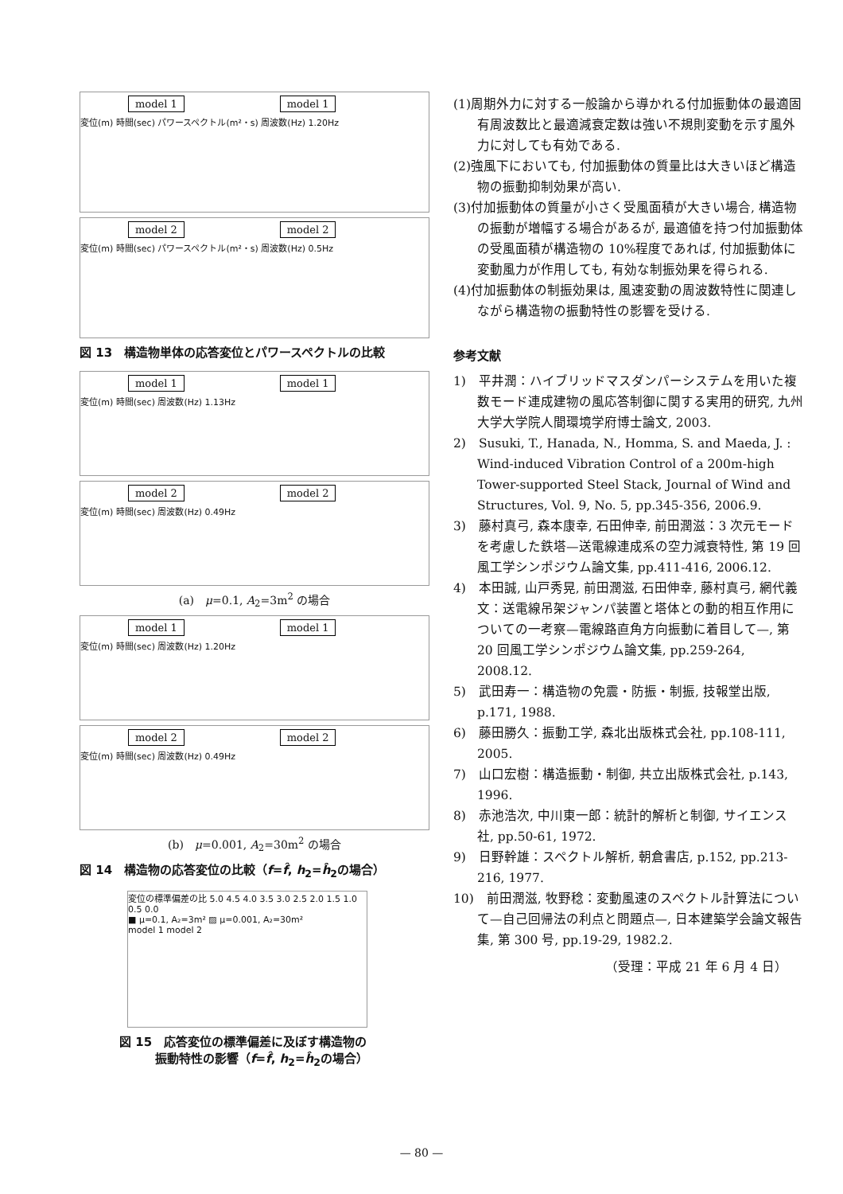model 1 model 1
変位(m) 時間(sec) パワースペクトル(m²・s) 周波数(Hz) 1.20Hz
model 2 model 2
変位(m) 時間(sec) パワースペクトル(m²・s) 周波数(Hz) 0.5Hz
図 13　構造物単体の応答変位とパワースペクトルの比較
model 1 model 1
変位(m) 時間(sec) 周波数(Hz) 1.13Hz
model 2 model 2
変位(m) 時間(sec) 周波数(Hz) 0.49Hz
(a)　μ=0.1, A<sub>2</sub>=3m<sup>2</sup> の場合
model 1 model 1
変位(m) 時間(sec) 周波数(Hz) 1.20Hz
model 2 model 2
変位(m) 時間(sec) 周波数(Hz) 0.49Hz
(b)　μ=0.001, A<sub>2</sub>=30m<sup>2</sup> の場合
図 14　構造物の応答変位の比較（f=f̂, h<sub>2</sub>=ĥ<sub>2</sub>の場合）
変位の標準偏差の比 5.0 4.5 4.0 3.5 3.0 2.5 2.0 1.5 1.0 0.5 0.0
■ μ=0.1, A₂=3m² ▨ μ=0.001, A₂=30m²
model 1 model 2
図 15　応答変位の標準偏差に及ぼす構造物の
　　　振動特性の影響（f=f̂, h<sub>2</sub>=ĥ<sub>2</sub>の場合）
(1)周期外力に対する一般論から導かれる付加振動体の最適固有周波数比と最適減衰定数は強い不規則変動を示す風外力に対しても有効である.
(2)強風下においても, 付加振動体の質量比は大きいほど構造物の振動抑制効果が高い.
(3)付加振動体の質量が小さく受風面積が大きい場合, 構造物の振動が増幅する場合があるが, 最適値を持つ付加振動体の受風面積が構造物の 10%程度であれば, 付加振動体に変動風力が作用しても, 有効な制振効果を得られる.
(4)付加振動体の制振効果は, 風速変動の周波数特性に関連しながら構造物の振動特性の影響を受ける.
参考文献
1)　平井潤：ハイブリッドマスダンパーシステムを用いた複数モード連成建物の風応答制御に関する実用的研究, 九州大学大学院人間環境学府博士論文, 2003.
2)　Susuki, T., Hanada, N., Homma, S. and Maeda, J. : Wind-induced Vibration Control of a 200m-high Tower-supported Steel Stack, Journal of Wind and Structures, Vol. 9, No. 5, pp.345-356, 2006.9.
3)　藤村真弓, 森本康幸, 石田伸幸, 前田潤滋：3 次元モードを考慮した鉄塔—送電線連成系の空力減衰特性, 第 19 回風工学シンポジウム論文集, pp.411-416, 2006.12.
4)　本田誠, 山戸秀晃, 前田潤滋, 石田伸幸, 藤村真弓, 網代義文：送電線吊架ジャンパ装置と塔体との動的相互作用についての一考察—電線路直角方向振動に着目して—, 第 20 回風工学シンポジウム論文集, pp.259-264, 2008.12.
5)　武田寿一：構造物の免震・防振・制振, 技報堂出版, p.171, 1988.
6)　藤田勝久：振動工学, 森北出版株式会社, pp.108-111, 2005.
7)　山口宏樹：構造振動・制御, 共立出版株式会社, p.143, 1996.
8)　赤池浩次, 中川東一郎：統計的解析と制御, サイエンス社, pp.50-61, 1972.
9)　日野幹雄：スペクトル解析, 朝倉書店, p.152, pp.213-216, 1977.
10)　前田潤滋, 牧野稔：変動風速のスペクトル計算法について—自己回帰法の利点と問題点—, 日本建築学会論文報告集, 第 300 号, pp.19-29, 1982.2.
（受理：平成 21 年 6 月 4 日）
— 80 —